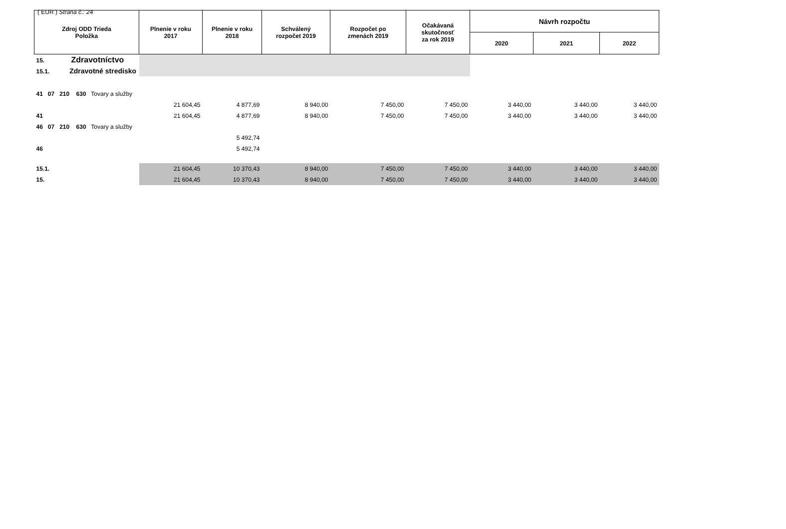( EUR ) Strana č.: 24
| Zdroj ODD Trieda Položka | Plnenie v roku 2017 | Plnenie v roku 2018 | Schválený rozpočet 2019 | Rozpočet po zmenách 2019 | Očakávaná skutočnosť za rok 2019 | Návrh rozpočtu | | |
| --- | --- | --- | --- | --- | --- | --- | --- | --- |
| | | | | | | 2020 | 2021 | 2022 |
| 15. Zdravotníctvo | | | | | | | | |
| 15.1. Zdravotné stredisko | | | | | | | | |
| 41 07 210 630 Tovary a služby | | | | | | | | |
| | 21 604,45 | 4 877,69 | 8 940,00 | 7 450,00 | 7 450,00 | 3 440,00 | 3 440,00 | 3 440,00 |
| 41 | 21 604,45 | 4 877,69 | 8 940,00 | 7 450,00 | 7 450,00 | 3 440,00 | 3 440,00 | 3 440,00 |
| 46 07 210 630 Tovary a služby | | | | | | | | |
| | | 5 492,74 | | | | | | |
| 46 | | 5 492,74 | | | | | | |
| 15.1. | 21 604,45 | 10 370,43 | 8 940,00 | 7 450,00 | 7 450,00 | 3 440,00 | 3 440,00 | 3 440,00 |
| 15. | 21 604,45 | 10 370,43 | 8 940,00 | 7 450,00 | 7 450,00 | 3 440,00 | 3 440,00 | 3 440,00 |